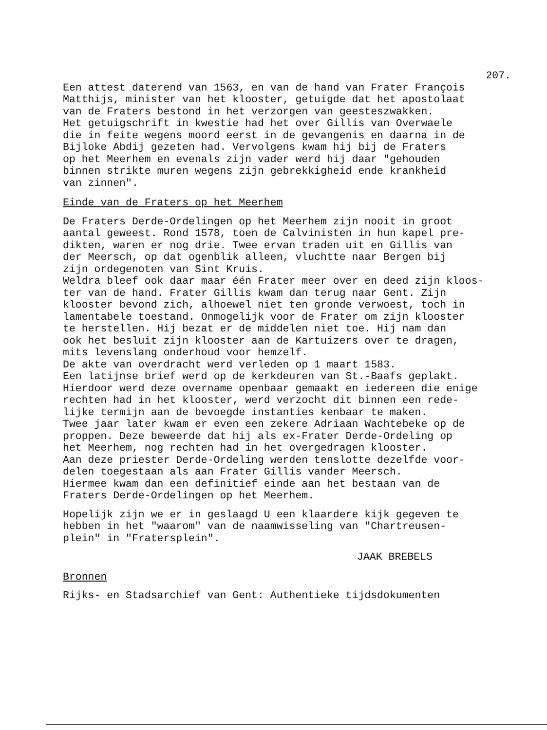207.
Een attest daterend van 1563, en van de hand van Frater François Matthijs, minister van het klooster, getuigde dat het apostolaat van de Fraters bestond in het verzorgen van geesteszwakken. Het getuigschrift in kwestie had het over Gillis van Overwaele die in feite wegens moord eerst in de gevangenis en daarna in de Bijloke Abdij gezeten had. Vervolgens kwam hij bij de Fraters op het Meerhem en evenals zijn vader werd hij daar "gehouden binnen strikte muren wegens zijn gebrekkigheid ende krankheid van zinnen".
Einde van de Fraters op het Meerhem
De Fraters Derde-Ordelingen op het Meerhem zijn nooit in groot aantal geweest. Rond 1578, toen de Calvinisten in hun kapel pre- dikten, waren er nog drie. Twee ervan traden uit en Gillis van der Meersch, op dat ogenblik alleen, vluchtte naar Bergen bij zijn ordegenoten van Sint Kruis. Weldra bleef ook daar maar één Frater meer over en deed zijn kloos- ter van de hand. Frater Gillis kwam dan terug naar Gent. Zijn klooster bevond zich, alhoewel niet ten gronde verwoest, toch in lamentabele toestand. Onmogelijk voor de Frater om zijn klooster te herstellen. Hij bezat er de middelen niet toe. Hij nam dan ook het besluit zijn klooster aan de Kartuizers over te dragen, mits levenslang onderhoud voor hemzelf. De akte van overdracht werd verleden op 1 maart 1583. Een latijnse brief werd op de kerkdeuren van St.-Baafs geplakt. Hierdoor werd deze overname openbaar gemaakt en iedereen die enige rechten had in het klooster, werd verzocht dit binnen een rede- lijke termijn aan de bevoegde instanties kenbaar te maken. Twee jaar later kwam er even een zekere Adriaan Wachtebeke op de proppen. Deze beweerde dat hij als ex-Frater Derde-Ordeling op het Meerhem, nog rechten had in het overgedragen klooster. Aan deze priester Derde-Ordeling werden tenslotte dezelfde voor- delen toegestaan als aan Frater Gillis vander Meersch. Hiermee kwam dan een definitief einde aan het bestaan van de Fraters Derde-Ordelingen op het Meerhem.
Hopelijk zijn we er in geslaagd U een klaardere kijk gegeven te hebben in het "waarom" van de naamwisseling van "Chartreusen- plein" in "Fratersplein".
JAAK BREBELS
Bronnen
Rijks- en Stadsarchief van Gent: Authentieke tijdsdokumenten